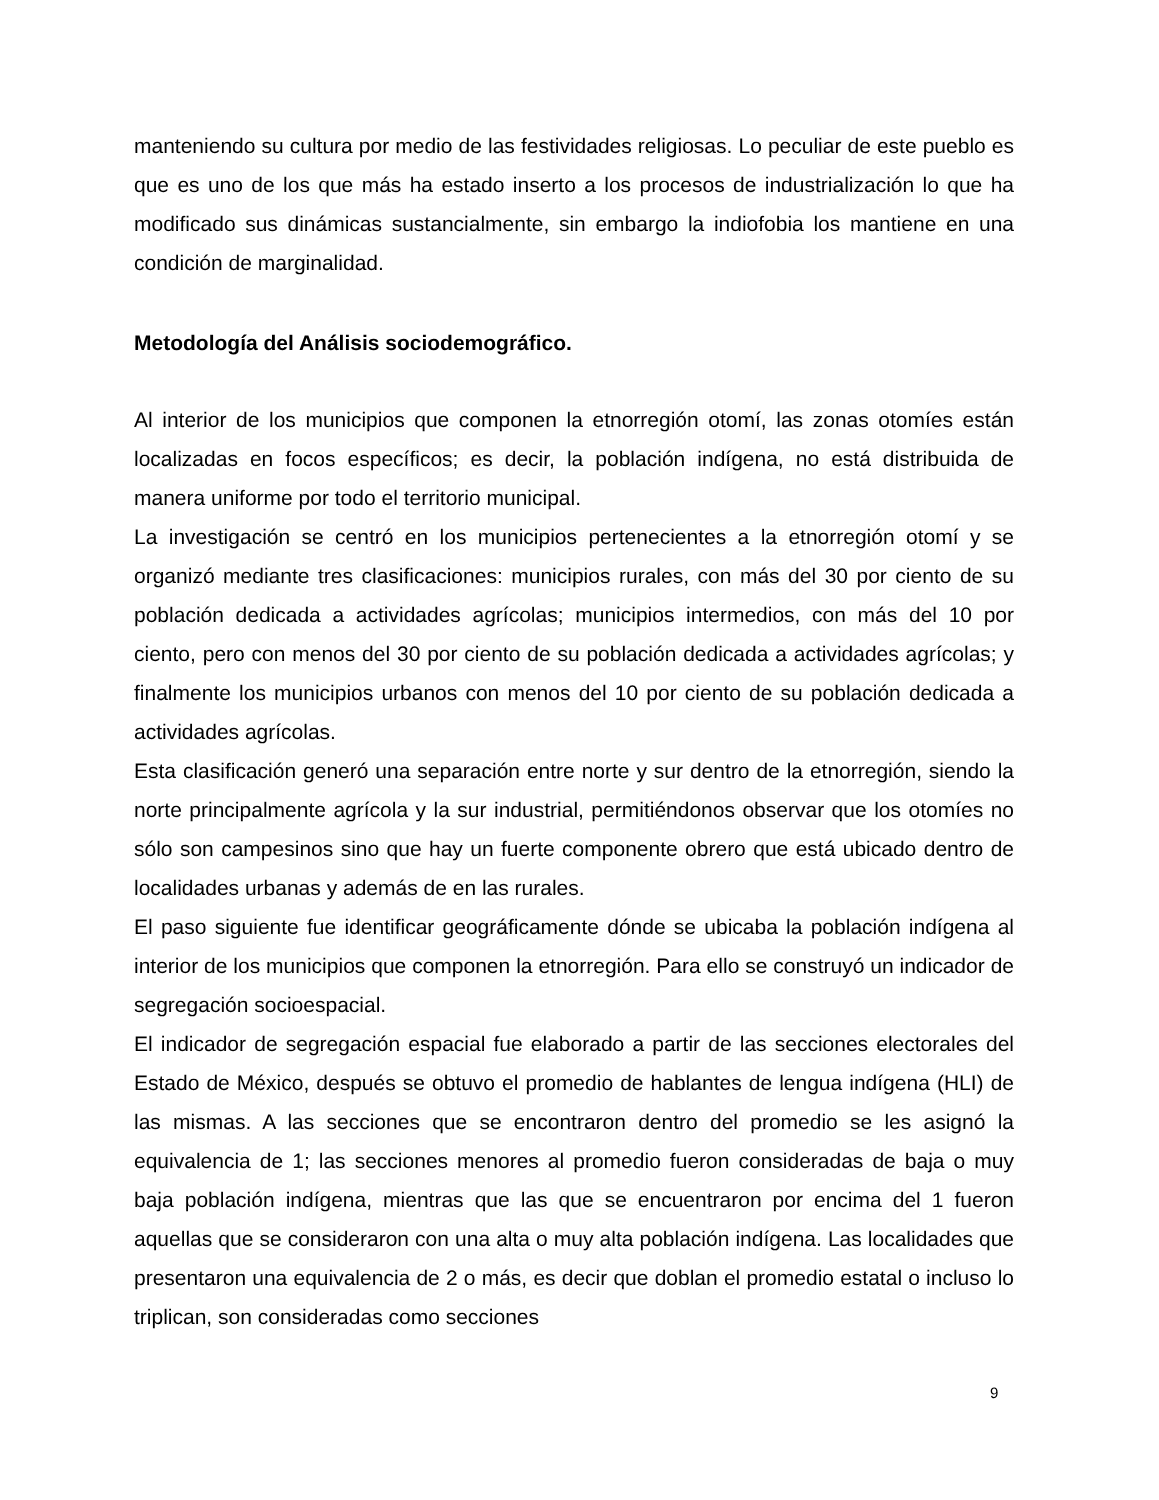manteniendo su cultura por medio de las festividades religiosas. Lo peculiar de este pueblo es que es uno de los que más ha estado inserto a los procesos de industrialización lo que ha modificado sus dinámicas sustancialmente, sin embargo la indiofobia los mantiene en una condición de marginalidad.
Metodología del Análisis sociodemográfico.
Al interior de los municipios que componen la etnorregión otomí, las zonas otomíes están localizadas en focos específicos; es decir, la población indígena, no está distribuida de manera uniforme por todo el territorio municipal.
La investigación se centró en los municipios pertenecientes a la etnorregión otomí y se organizó mediante tres clasificaciones: municipios rurales, con más del 30 por ciento de su población dedicada a actividades agrícolas; municipios intermedios, con más del 10 por ciento, pero con menos del 30 por ciento de su población dedicada a actividades agrícolas; y finalmente los municipios urbanos con menos del 10 por ciento de su población dedicada a actividades agrícolas.
Esta clasificación generó una separación entre norte y sur dentro de la etnorregión, siendo la norte principalmente agrícola y la sur industrial, permitiéndonos observar que los otomíes no sólo son campesinos sino que hay un fuerte componente obrero que está ubicado dentro de localidades urbanas y además de en las rurales.
El paso siguiente fue identificar geográficamente dónde se ubicaba la población indígena al interior de los municipios que componen la etnorregión. Para ello se construyó un indicador de segregación socioespacial.
El indicador de segregación espacial fue elaborado a partir de las secciones electorales del Estado de México, después se obtuvo el promedio de hablantes de lengua indígena (HLI) de las mismas. A las secciones que se encontraron dentro del promedio se les asignó la equivalencia de 1; las secciones menores al promedio fueron consideradas de baja o muy baja población indígena, mientras que las que se encuentraron por encima del 1 fueron aquellas que se consideraron con una alta o muy alta población indígena. Las localidades que presentaron una equivalencia de 2 o más, es decir que doblan el promedio estatal o incluso lo triplican, son consideradas como secciones
9